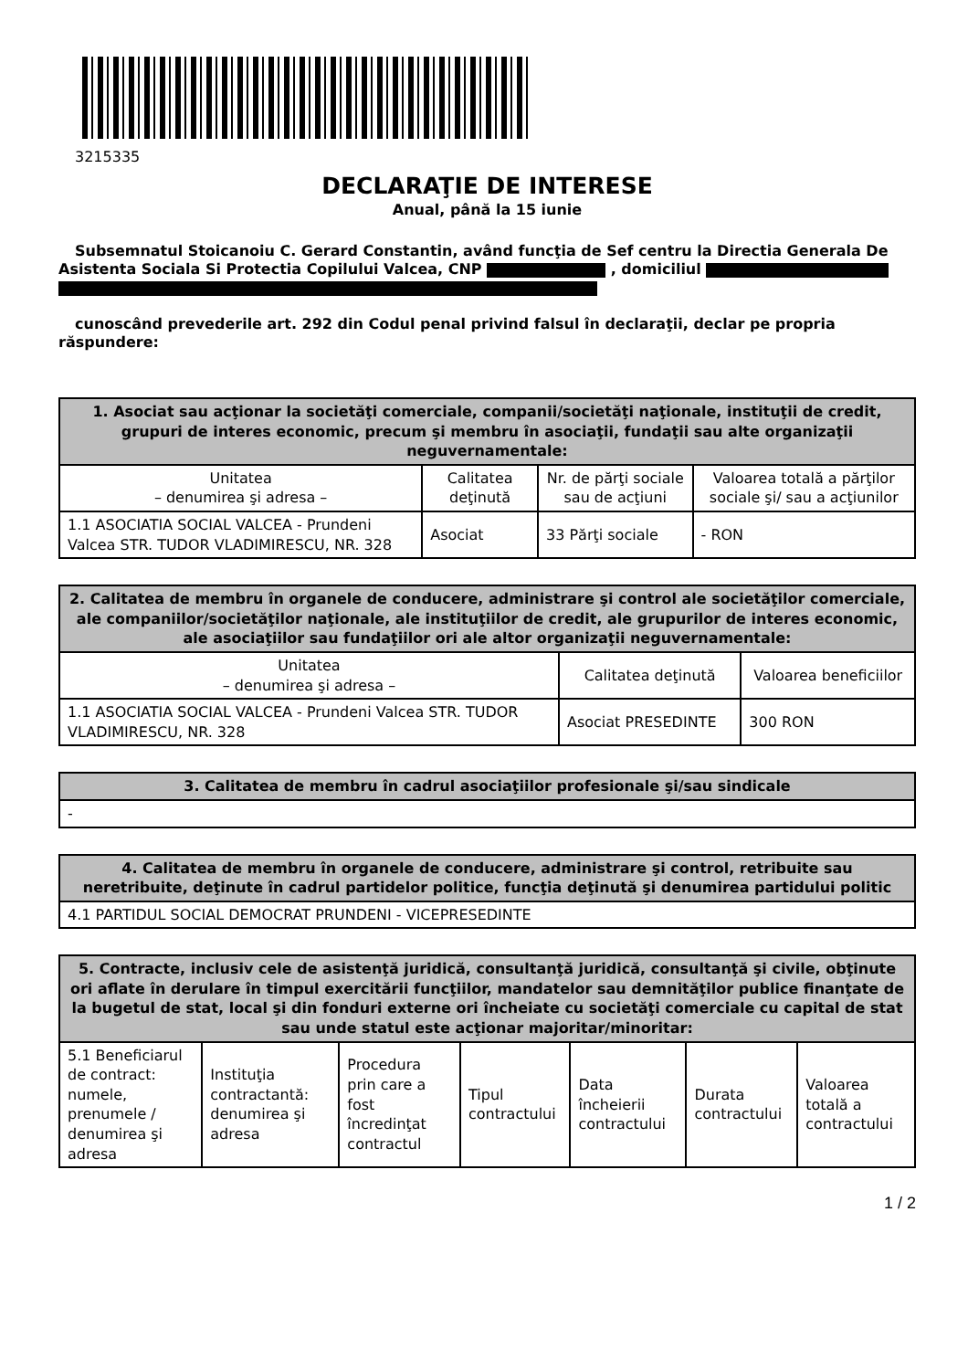3215335
DECLARAŢIE DE INTERESE
Anual, până la 15 iunie
Subsemnatul Stoicanoiu C. Gerard Constantin, având funcţia de Sef centru la Directia Generala De Asistenta Sociala Si Protectia Copilului Valcea, CNP , domiciliul
cunoscând prevederile art. 292 din Codul penal privind falsul în declaraţii, declar pe propria răspundere:
| 1. Asociat sau acţionar la societăţi comerciale, companii/societăţi naţionale, instituţii de credit, grupuri de interes economic, precum şi membru în asociaţii, fundaţii sau alte organizaţii neguvernamentale: | | | |
| --- | --- | --- | --- |
| Unitatea – denumirea şi adresa – | Calitatea deţinută | Nr. de părţi sociale sau de acţiuni | Valoarea totală a părţilor sociale şi/ sau a acţiunilor |
| 1.1 ASOCIATIA SOCIAL VALCEA - Prundeni Valcea STR. TUDOR VLADIMIRESCU, NR. 328 | Asociat | 33 Părţi sociale | - RON |
| 2. Calitatea de membru în organele de conducere, administrare şi control ale societăţilor comerciale, ale companiilor/societăţilor naţionale, ale instituţiilor de credit, ale grupurilor de interes economic, ale asociaţiilor sau fundaţiilor ori ale altor organizaţii neguvernamentale: | | |
| --- | --- | --- |
| Unitatea – denumirea şi adresa – | Calitatea deţinută | Valoarea beneficiilor |
| 1.1 ASOCIATIA SOCIAL VALCEA - Prundeni Valcea STR. TUDOR VLADIMIRESCU, NR. 328 | Asociat PRESEDINTE | 300 RON |
| 3. Calitatea de membru în cadrul asociaţiilor profesionale şi/sau sindicale |
| --- |
| - |
| 4. Calitatea de membru în organele de conducere, administrare şi control, retribuite sau neretribuite, deţinute în cadrul partidelor politice, funcţia deţinută şi denumirea partidului politic |
| --- |
| 4.1 PARTIDUL SOCIAL DEMOCRAT PRUNDENI - VICEPRESEDINTE |
| 5. Contracte, inclusiv cele de asistenţă juridică, consultanţă juridică, consultanţă şi civile, obţinute ori aflate în derulare în timpul exercitării funcţiilor, mandatelor sau demnităţilor publice finanţate de la bugetul de stat, local şi din fonduri externe ori încheiate cu societăţi comerciale cu capital de stat sau unde statul este acţionar majoritar/minoritar: | | | | | | |
| --- | --- | --- | --- | --- | --- | --- |
| 5.1 Beneficiarul de contract: numele, prenumele / denumirea şi adresa | Instituţia contractantă: denumirea şi adresa | Procedura prin care a fost încredinţat contractul | Tipul contractului | Data încheierii contractului | Durata contractului | Valoarea totală a contractului |
1 / 2